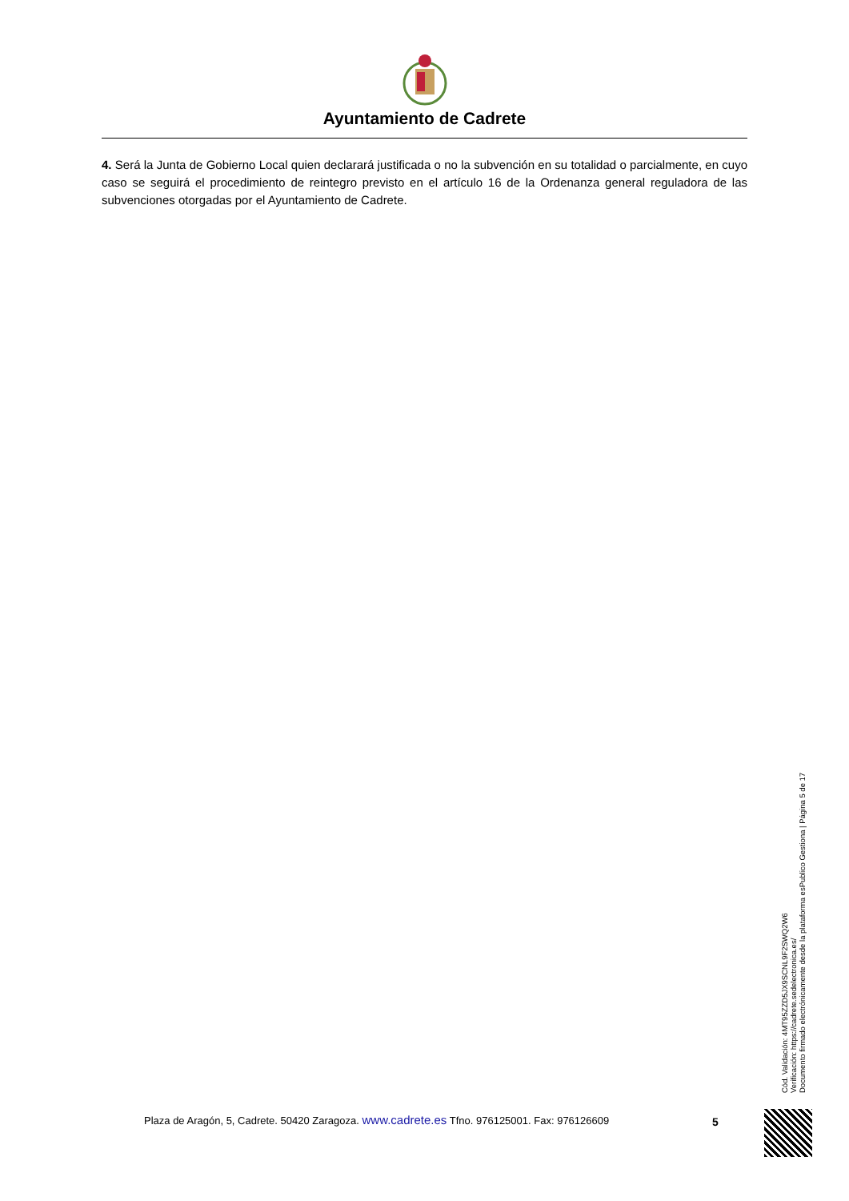Ayuntamiento de Cadrete
4. Será la Junta de Gobierno Local quien declarará justificada o no la subvención en su totalidad o parcialmente, en cuyo caso se seguirá el procedimiento de reintegro previsto en el artículo 16 de la Ordenanza general reguladora de las subvenciones otorgadas por el Ayuntamiento de Cadrete.
Cód. Validación: 4MT95ZZD5JX9SCNL9F2SWQ2W6
Verificación: https://cadrete.sedelectronica.es/
Documento firmado electrónicamente desde la plataforma esPublico Gestiona | Página 5 de 17
Plaza de Aragón, 5, Cadrete. 50420 Zaragoza. www.cadrete.es Tfno. 976125001. Fax: 976126609
5